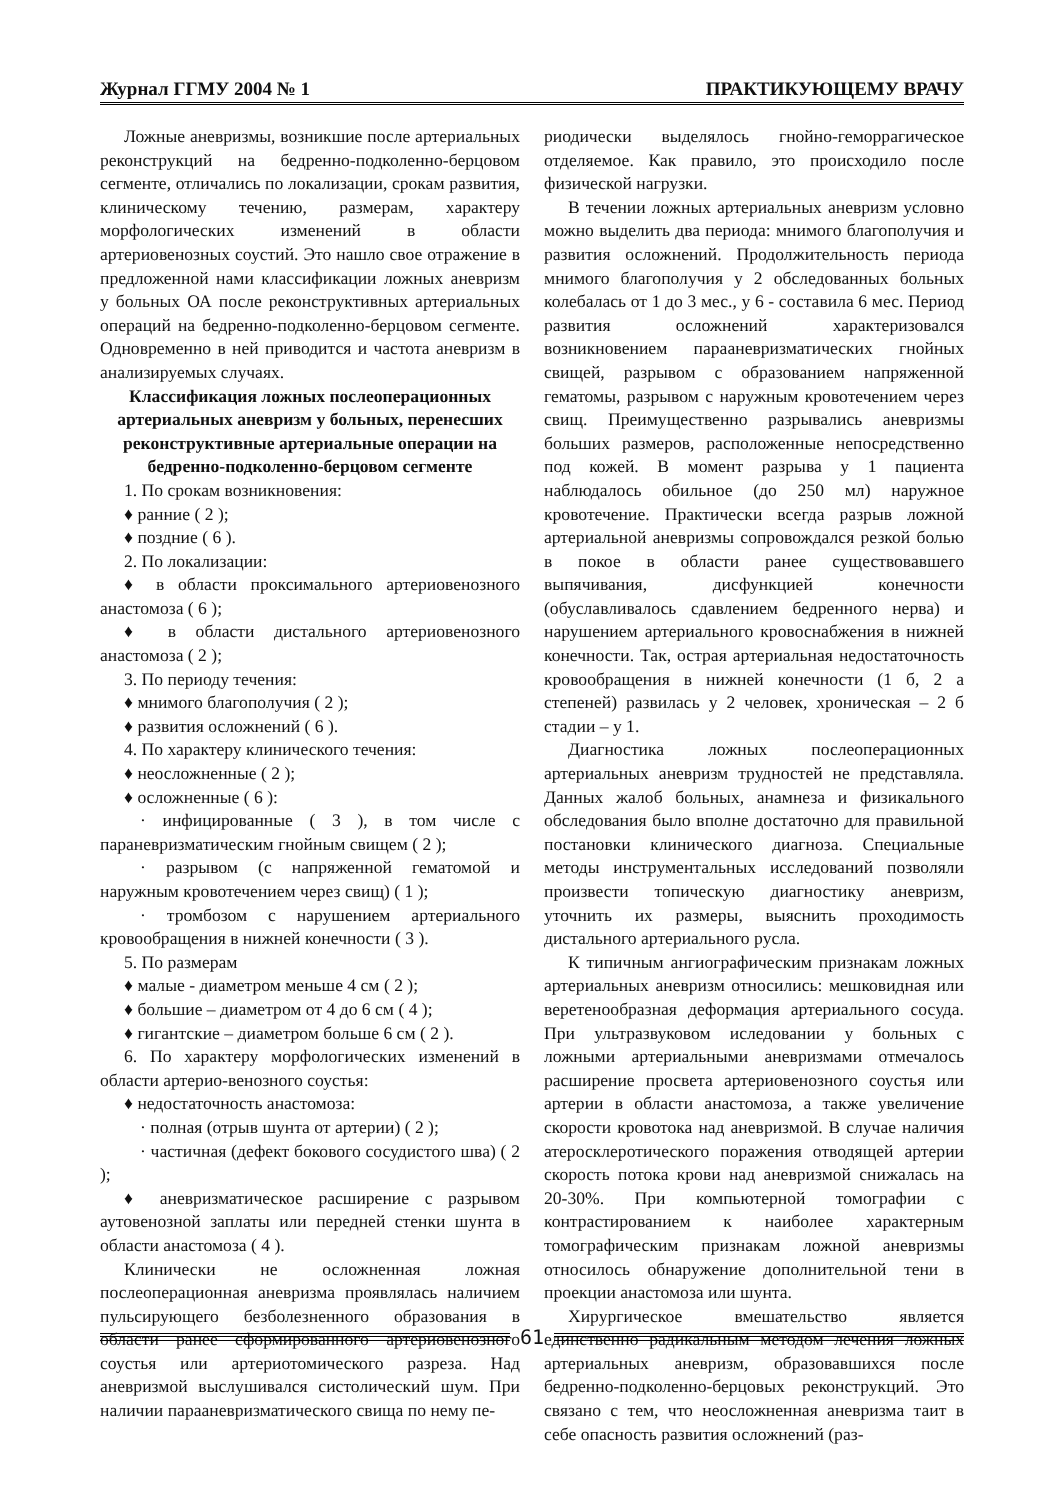Журнал ГГМУ 2004 № 1 ПРАКТИКУЮЩЕМУ ВРАЧУ
Ложные аневризмы, возникшие после артериальных реконструкций на бедренно-подколенно-берцовом сегменте, отличались по локализации, срокам развития, клиническому течению, размерам, характеру морфологических изменений в области артериовенозных соустий. Это нашло свое отражение в предложенной нами классификации ложных аневризм у больных ОА после реконструктивных артериальных операций на бедренно-подколенно-берцовом сегменте. Одновременно в ней приводится и частота аневризм в анализируемых случаях.
Классификация ложных послеоперационных артериальных аневризм у больных, перенесших реконструктивные артериальные операции на бедренно-подколенно-берцовом сегменте
1. По срокам возникновения:
♦ ранние ( 2 );
♦ поздние ( 6 ).
2. По локализации:
♦ в области проксимального артериовенозного анастомоза ( 6 );
♦ в области дистального артериовенозного анастомоза ( 2 );
3. По периоду течения:
♦ мнимого благополучия ( 2 );
♦ развития осложнений ( 6 ).
4. По характеру клинического течения:
♦ неосложненные ( 2 );
♦ осложненные ( 6 ):
· инфицированные ( 3 ), в том числе с параневризматическим гнойным свищем ( 2 );
· разрывом (с напряженной гематомой и наружным кровотечением через свищ) ( 1 );
· тромбозом с нарушением артериального кровообращения в нижней конечности ( 3 ).
5. По размерам
♦ малые - диаметром меньше 4 см ( 2 );
♦ большие – диаметром от 4 до 6 см ( 4 );
♦ гигантские – диаметром больше 6 см ( 2 ).
6. По характеру морфологических изменений в области артерио-венозного соустья:
♦ недостаточность анастомоза:
· полная (отрыв шунта от артерии) ( 2 );
· частичная (дефект бокового сосудистого шва) ( 2 );
♦ аневризматическое расширение с разрывом аутовенозной заплаты или передней стенки шунта в области анастомоза ( 4 ).
Клинически не осложненная ложная послеоперационная аневризма проявлялась наличием пульсирующего безболезненного образования в области ранее сформированного артериовенозного соустья или артериотомического разреза. Над аневризмой выслушивался систолический шум. При наличии парааневризматического свища по нему пе-
риодически выделялось гнойно-геморрагическое отделяемое. Как правило, это происходило после физической нагрузки.
В течении ложных артериальных аневризм условно можно выделить два периода: мнимого благополучия и развития осложнений. Продолжительность периода мнимого благополучия у 2 обследованных больных колебалась от 1 до 3 мес., у 6 - составила 6 мес. Период развития осложнений характеризовался возникновением парааневризматических гнойных свищей, разрывом с образованием напряженной гематомы, разрывом с наружным кровотечением через свищ. Преимущественно разрывались аневризмы больших размеров, расположенные непосредственно под кожей. В момент разрыва у 1 пациента наблюдалось обильное (до 250 мл) наружное кровотечение. Практически всегда разрыв ложной артериальной аневризмы сопровождался резкой болью в покое в области ранее существовавшего выпячивания, дисфункцией конечности (обуславливалось сдавлением бедренного нерва) и нарушением артериального кровоснабжения в нижней конечности. Так, острая артериальная недостаточность кровообращения в нижней конечности (1 б, 2 а степеней) развилась у 2 человек, хроническая – 2 б стадии – у 1.
Диагностика ложных послеоперационных артериальных аневризм трудностей не представляла. Данных жалоб больных, анамнеза и физикального обследования было вполне достаточно для правильной постановки клинического диагноза. Специальные методы инструментальных исследований позволяли произвести топическую диагностику аневризм, уточнить их размеры, выяснить проходимость дистального артериального русла.
К типичным ангиографическим признакам ложных артериальных аневризм относились: мешковидная или веретенообразная деформация артериального сосуда. При ультразвуковом иследовании у больных с ложными артериальными аневризмами отмечалось расширение просвета артериовенозного соустья или артерии в области анастомоза, а также увеличение скорости кровотока над аневризмой. В случае наличия атеросклеротического поражения отводящей артерии скорость потока крови над аневризмой снижалась на 20-30%. При компьютерной томографии с контрастированием к наиболее характерным томографическим признакам ложной аневризмы относилось обнаружение дополнительной тени в проекции анастомоза или шунта.
Хирургическое вмешательство является единственно радикальным методом лечения ложных артериальных аневризм, образовавшихся после бедренно-подколенно-берцовых реконструкций. Это связано с тем, что неосложненная аневризма таит в себе опасность развития осложнений (раз-
61